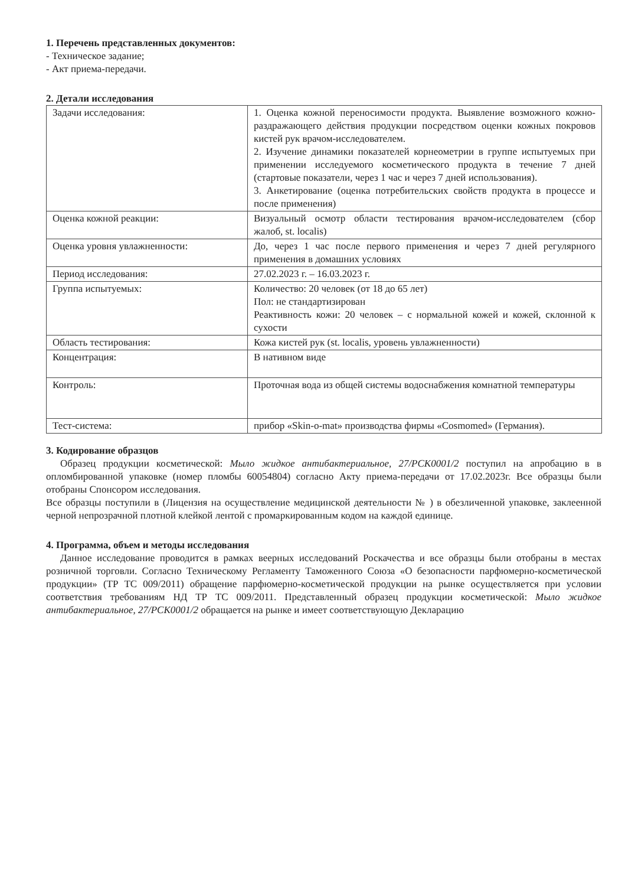1. Перечень представленных документов:
- Техническое задание;
- Акт приема-передачи.
2. Детали исследования
| Задачи исследования: | 1. Оценка кожной переносимости продукта. Выявление возможного кожно-раздражающего действия продукции посредством оценки кожных покровов кистей рук врачом-исследователем. 2. Изучение динамики показателей корнеометрии в группе испытуемых при применении исследуемого косметического продукта в течение 7 дней (стартовые показатели, через 1 час и через 7 дней использования). 3. Анкетирование (оценка потребительских свойств продукта в процессе и после применения) |
| Оценка кожной реакции: | Визуальный осмотр области тестирования врачом-исследователем (сбор жалоб, st. localis) |
| Оценка уровня увлажненности: | До, через 1 час после первого применения и через 7 дней регулярного применения в домашних условиях |
| Период исследования: | 27.02.2023 г. – 16.03.2023 г. |
| Группа испытуемых: | Количество: 20 человек (от 18 до 65 лет) Пол: не стандартизирован Реактивность кожи: 20 человек – с нормальной кожей и кожей, склонной к сухости |
| Область тестирования: | Кожа кистей рук (st. localis, уровень увлажненности) |
| Концентрация: | В нативном виде |
| Контроль: | Проточная вода из общей системы водоснабжения комнатной температуры |
| Тест-система: | прибор «Skin-o-mat» производства фирмы «Cosmomed» (Германия). |
3. Кодирование образцов
Образец продукции косметической: Мыло жидкое антибактериальное, 27/PCK0001/2 поступил на апробацию в в опломбированной упаковке (номер пломбы 60054804) согласно Акту приема-передачи от 17.02.2023г. Все образцы были отобраны Спонсором исследования.
Все образцы поступили в (Лицензия на осуществление медицинской деятельности № ) в обезличенной упаковке, заклеенной черной непрозрачной плотной клейкой лентой с промаркированным кодом на каждой единице.
4. Программа, объем и методы исследования
Данное исследование проводится в рамках веерных исследований Роскачества и все образцы были отобраны в местах розничной торговли. Согласно Техническому Регламенту Таможенного Союза «О безопасности парфюмерно-косметической продукции» (ТР ТС 009/2011) обращение парфюмерно-косметической продукции на рынке осуществляется при условии соответствия требованиям НД ТР ТС 009/2011. Представленный образец продукции косметической: Мыло жидкое антибактериальное, 27/PCK0001/2 обращается на рынке и имеет соответствующую Декларацию